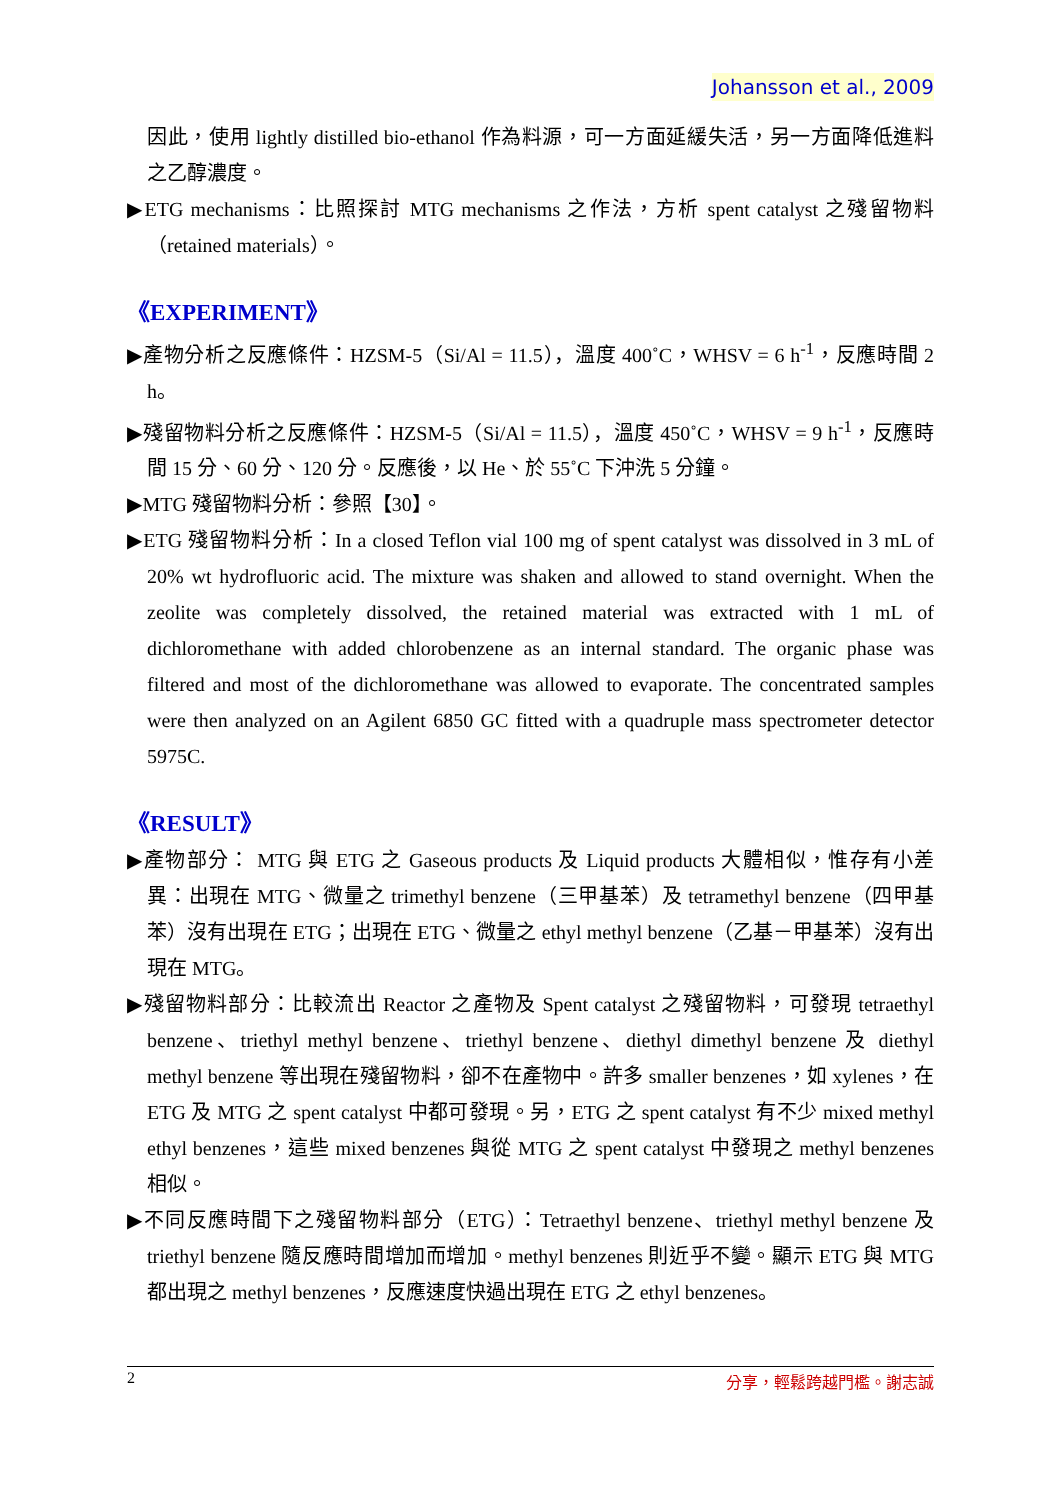Johansson et al., 2009
因此，使用 lightly distilled bio-ethanol 作為料源，可一方面延緩失活，另一方面降低進料之乙醇濃度。
▶ETG mechanisms：比照探討 MTG mechanisms 之作法，方析 spent catalyst 之殘留物料（retained materials）。
《EXPERIMENT》
▶產物分析之反應條件：HZSM-5（Si/Al = 11.5），溫度 400˚C，WHSV = 6 h<sup>-1</sup>，反應時間 2 h。
▶殘留物料分析之反應條件：HZSM-5（Si/Al = 11.5），溫度 450˚C，WHSV = 9 h<sup>-1</sup>，反應時間 15 分、60 分、120 分。反應後，以 He、於 55˚C 下沖洗 5 分鐘。
▶MTG 殘留物料分析：參照【30】。
▶ETG 殘留物料分析：In a closed Teflon vial 100 mg of spent catalyst was dissolved in 3 mL of 20% wt hydrofluoric acid. The mixture was shaken and allowed to stand overnight. When the zeolite was completely dissolved, the retained material was extracted with 1 mL of dichloromethane with added chlorobenzene as an internal standard. The organic phase was filtered and most of the dichloromethane was allowed to evaporate. The concentrated samples were then analyzed on an Agilent 6850 GC fitted with a quadruple mass spectrometer detector 5975C.
《RESULT》
▶產物部分： MTG 與 ETG 之 Gaseous products 及 Liquid products 大體相似，惟存有小差異：出現在 MTG、微量之 trimethyl benzene（三甲基苯）及 tetramethyl benzene（四甲基苯）沒有出現在 ETG；出現在 ETG、微量之 ethyl methyl benzene（乙基－甲基苯）沒有出現在 MTG。
▶殘留物料部分：比較流出 Reactor 之產物及 Spent catalyst 之殘留物料，可發現 tetraethyl benzene、triethyl methyl benzene、triethyl benzene、diethyl dimethyl benzene 及 diethyl methyl benzene 等出現在殘留物料，卻不在產物中。許多 smaller benzenes，如 xylenes，在 ETG 及 MTG 之 spent catalyst 中都可發現。另，ETG 之 spent catalyst 有不少 mixed methyl ethyl benzenes，這些 mixed benzenes 與從 MTG 之 spent catalyst 中發現之 methyl benzenes 相似。
▶不同反應時間下之殘留物料部分（ETG）：Tetraethyl benzene、triethyl methyl benzene 及 triethyl benzene 隨反應時間增加而增加。methyl benzenes 則近乎不變。顯示 ETG 與 MTG 都出現之 methyl benzenes，反應速度快過出現在 ETG 之 ethyl benzenes。
2 分享，輕鬆跨越門檻。謝志誠